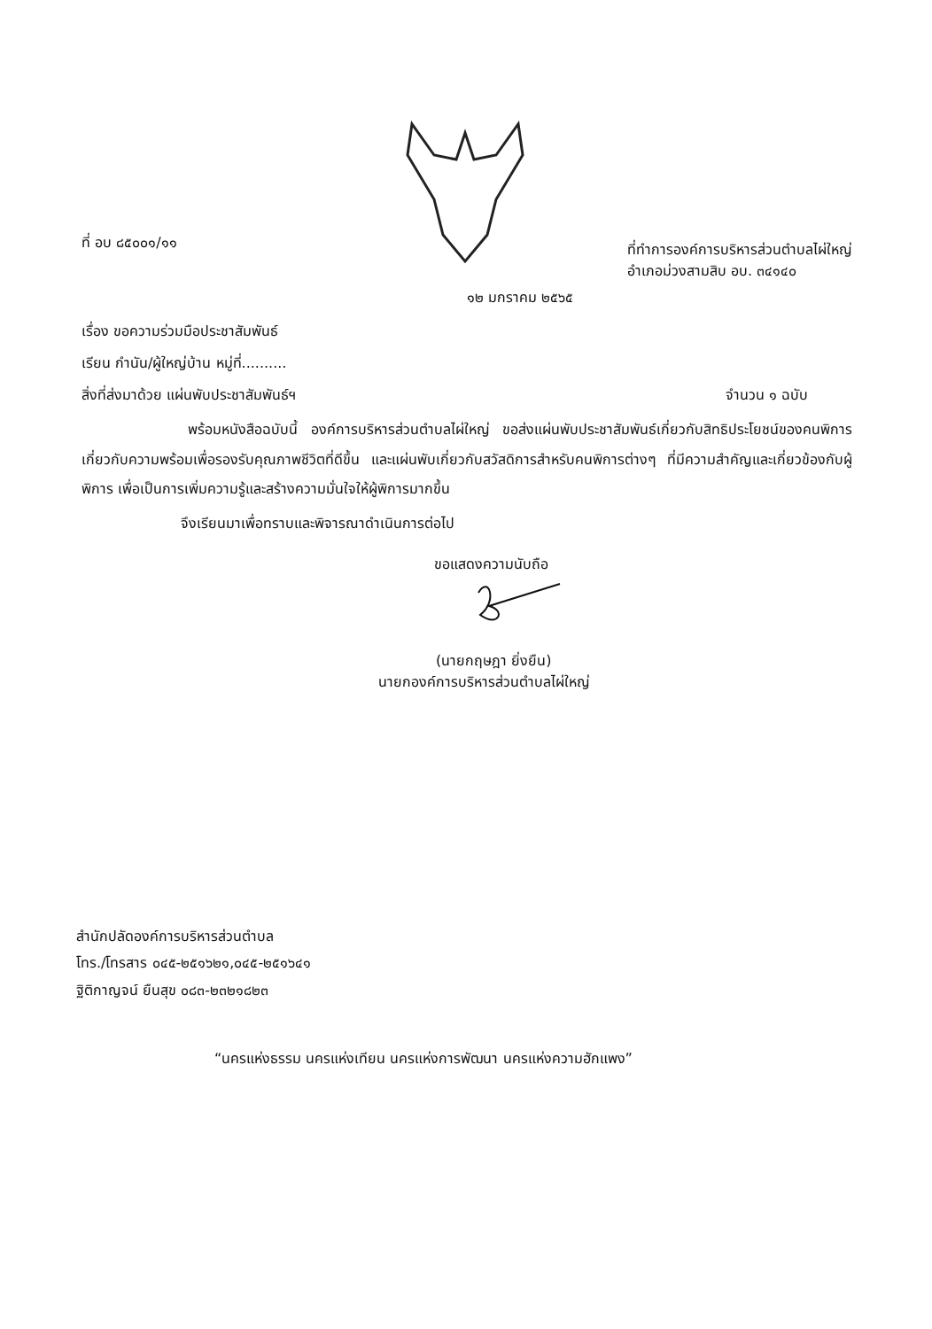ที่ อบ ๘๕๐๐๑/๑๑
ที่ทำการองค์การบริหารส่วนตำบลไผ่ใหญ่
อำเภอม่วงสามสิบ อบ. ๓๔๑๔๐
๑๒ มกราคม ๒๕๖๕
เรื่อง ขอความร่วมมือประชาสัมพันธ์
เรียน กำนัน/ผู้ใหญ่บ้าน หมู่ที่..........
สิ่งที่ส่งมาด้วย แผ่นพับประชาสัมพันธ์ฯ
จำนวน ๑ ฉบับ
พร้อมหนังสือฉบับนี้ องค์การบริหารส่วนตำบลไผ่ใหญ่ ขอส่งแผ่นพับประชาสัมพันธ์เกี่ยวกับสิทธิประโยชน์ของคนพิการ เกี่ยวกับความพร้อมเพื่อรองรับคุณภาพชีวิตที่ดีขึ้น และแผ่นพับเกี่ยวกับสวัสดิการสำหรับคนพิการต่างๆ ที่มีความสำคัญและเกี่ยวข้องกับผู้พิการ เพื่อเป็นการเพิ่มความรู้และสร้างความมั่นใจให้ผู้พิการมากขึ้น
จึงเรียนมาเพื่อทราบและพิจารณาดำเนินการต่อไป
ขอแสดงความนับถือ
(นายกฤษฎา ยิ่งยืน)
นายกองค์การบริหารส่วนตำบลไผ่ใหญ่
สำนักปลัดองค์การบริหารส่วนตำบล
โทร./โทรสาร ๐๔๕-๒๕๑๖๒๑,๐๔๕-๒๕๑๖๔๑
ฐิติกาญจน์ ยืนสุข ๐๘๓-๒๓๒๑๘๒๓
“นครแห่งธรรม นครแห่งเทียน นครแห่งการพัฒนา นครแห่งความฮักแพง”